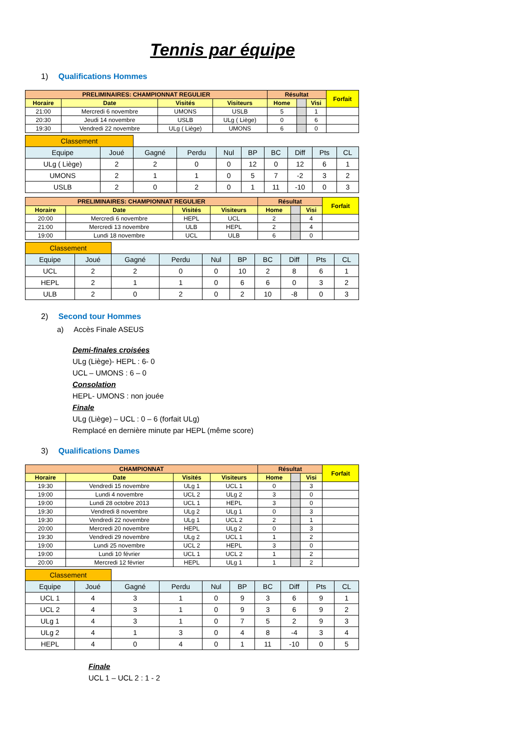Tennis par équipe
1) Qualifications Hommes
| PRELIMINAIRES: CHAMPIONNAT REGULIER | | | | Résultat | | | Forfait |
| Horaire | Date | Visités | Visiteurs | Home | | Visi | |
| 21:00 | Mercredi 6 novembre | UMONS | USLB | 5 | | 1 | |
| 20:30 | Jeudi 14 novembre | USLB | ULg ( Liège) | 0 | | 6 | |
| 19:30 | Vendredi 22 novembre | ULg ( Liège) | UMONS | 6 | | 0 | |
| Classement | | | | | | | | | |
| Equipe | Joué | Gagné | Perdu | Nul | BP | BC | Diff | Pts | CL |
| ULg ( Liège) | 2 | 2 | 0 | 0 | 12 | 0 | 12 | 6 | 1 |
| UMONS | 2 | 1 | 1 | 0 | 5 | 7 | -2 | 3 | 2 |
| USLB | 2 | 0 | 2 | 0 | 1 | 11 | -10 | 0 | 3 |
| PRELIMINAIRES: CHAMPIONNAT REGULIER | | | | Résultat | | | Forfait |
| Horaire | Date | Visités | Visiteurs | Home | | Visi | |
| 20:00 | Mercredi 6 novembre | HEPL | UCL | 2 | | 4 | |
| 21:00 | Mercredi 13 novembre | ULB | HEPL | 2 | | 4 | |
| 19:00 | Lundi 18 novembre | UCL | ULB | 6 | | 0 | |
| Classement | | | | | | | | | |
| Equipe | Joué | Gagné | Perdu | Nul | BP | BC | Diff | Pts | CL |
| UCL | 2 | 2 | 0 | 0 | 10 | 2 | 8 | 6 | 1 |
| HEPL | 2 | 1 | 1 | 0 | 6 | 6 | 0 | 3 | 2 |
| ULB | 2 | 0 | 2 | 0 | 2 | 10 | -8 | 0 | 3 |
2) Second tour Hommes
a) Accès Finale ASEUS
Demi-finales croisées
ULg (Liège)- HEPL : 6- 0
UCL – UMONS : 6 – 0
Consolation
HEPL- UMONS : non jouée
Finale
ULg (Liège) – UCL : 0 – 6 (forfait ULg)
Remplacé en dernière minute par HEPL (même score)
3) Qualifications Dames
| CHAMPIONNAT | | | | Résultat | | | Forfait |
| Horaire | Date | Visités | Visiteurs | Home | | Visi | |
| 19:30 | Vendredi 15 novembre | ULg 1 | UCL 1 | 0 | | 3 | |
| 19:00 | Lundi 4 novembre | UCL 2 | ULg 2 | 3 | | 0 | |
| 19:00 | Lundi 28 octobre 2013 | UCL 1 | HEPL | 3 | | 0 | |
| 19:30 | Vendredi 8 novembre | ULg 2 | ULg 1 | 0 | | 3 | |
| 19:30 | Vendredi 22 novembre | ULg 1 | UCL 2 | 2 | | 1 | |
| 20:00 | Mercredi 20 novembre | HEPL | ULg 2 | 0 | | 3 | |
| 19:30 | Vendredi 29 novembre | ULg 2 | UCL 1 | 1 | | 2 | |
| 19:00 | Lundi 25 novembre | UCL 2 | HEPL | 3 | | 0 | |
| 19:00 | Lundi 10 février | UCL 1 | UCL 2 | 1 | | 2 | |
| 20:00 | Mercredi 12 février | HEPL | ULg 1 | 1 | | 2 | |
| Classement | | | | | | | | | |
| Equipe | Joué | Gagné | Perdu | Nul | BP | BC | Diff | Pts | CL |
| UCL 1 | 4 | 3 | 1 | 0 | 9 | 3 | 6 | 9 | 1 |
| UCL 2 | 4 | 3 | 1 | 0 | 9 | 3 | 6 | 9 | 2 |
| ULg 1 | 4 | 3 | 1 | 0 | 7 | 5 | 2 | 9 | 3 |
| ULg 2 | 4 | 1 | 3 | 0 | 4 | 8 | -4 | 3 | 4 |
| HEPL | 4 | 0 | 4 | 0 | 1 | 11 | -10 | 0 | 5 |
Finale
UCL 1 – UCL 2 : 1 - 2